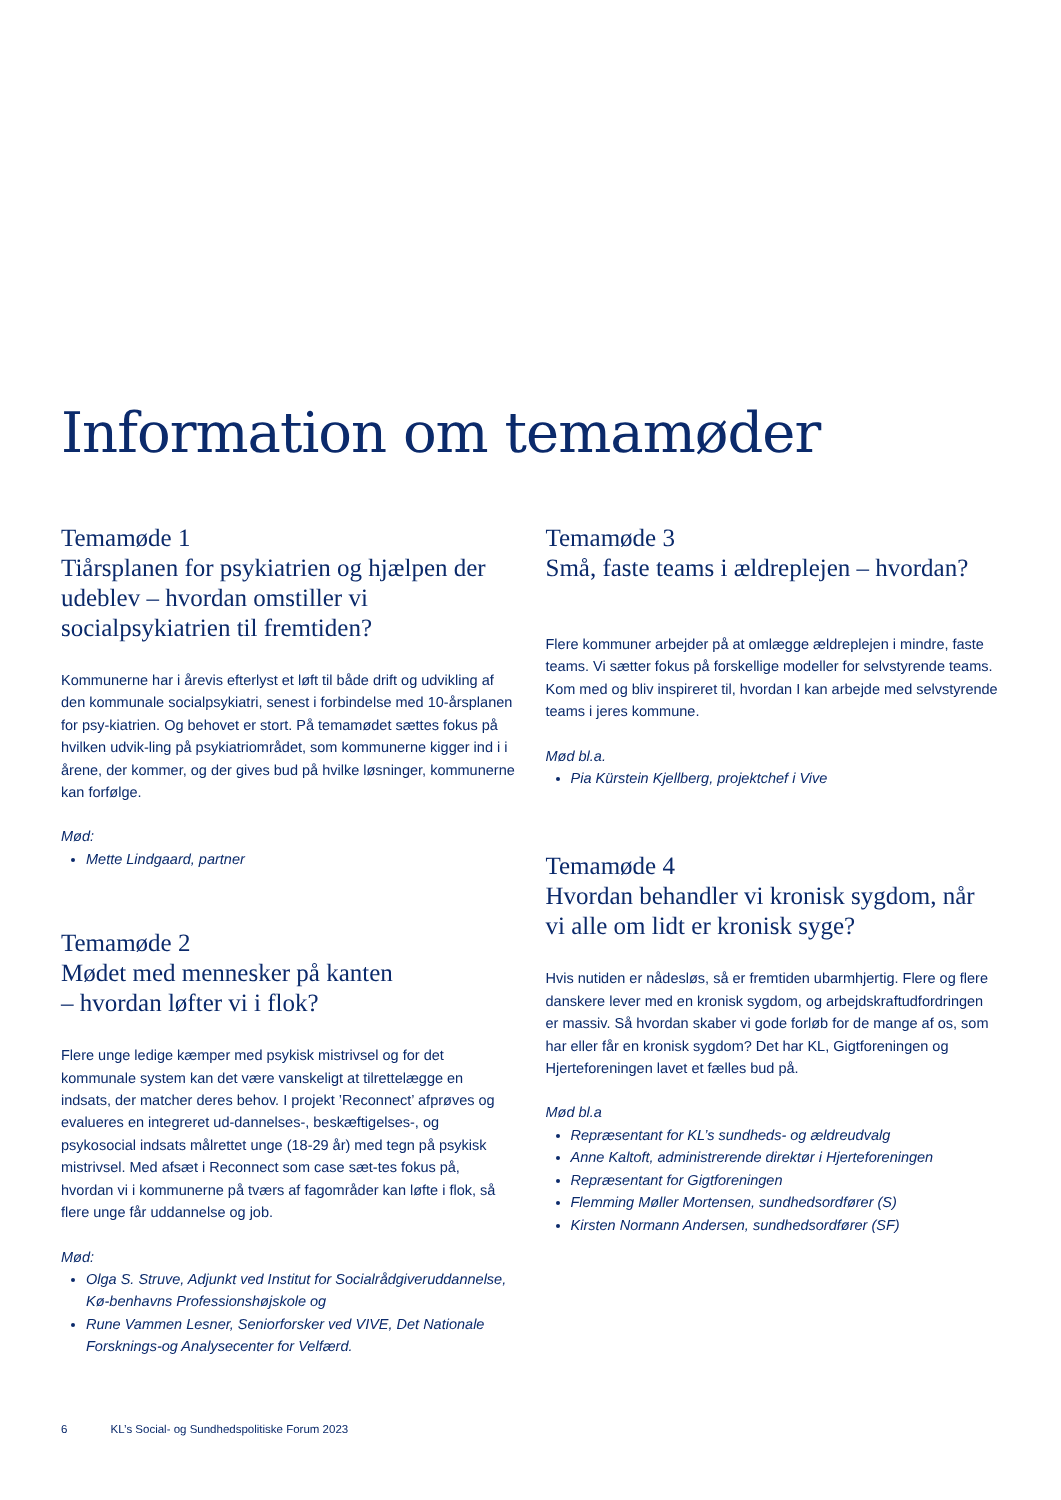Information om temamøder
Temamøde 1
Tiårsplanen for psykiatrien og hjælpen der udeblev – hvordan omstiller vi socialpsykiatrien til fremtiden?
Kommunerne har i årevis efterlyst et løft til både drift og udvikling af den kommunale socialpsykiatri, senest i forbindelse med 10-årsplanen for psy-kiatrien. Og behovet er stort. På temamødet sættes fokus på hvilken udvik-ling på psykiatriområdet, som kommunerne kigger ind i i årene, der kommer, og der gives bud på hvilke løsninger, kommunerne kan forfølge.
Mød:
Mette Lindgaard, partner
Temamøde 2
Mødet med mennesker på kanten
– hvordan løfter vi i flok?
Flere unge ledige kæmper med psykisk mistrivsel og for det kommunale system kan det være vanskeligt at tilrettelægge en indsats, der matcher deres behov. I projekt ’Reconnect’ afprøves og evalueres en integreret ud-dannelses-, beskæftigelses-, og psykosocial indsats målrettet unge (18-29 år) med tegn på psykisk mistrivsel. Med afsæt i Reconnect som case sæt-tes fokus på, hvordan vi i kommunerne på tværs af fagområder kan løfte i flok, så flere unge får uddannelse og job.
Mød:
Olga S. Struve, Adjunkt ved Institut for Socialrådgiveruddannelse, Kø-benhavns Professionshøjskole og
Rune Vammen Lesner, Seniorforsker ved VIVE, Det Nationale Forsknings-og Analysecenter for Velfærd.
Temamøde 3
Små, faste teams i ældreplejen – hvordan?
Flere kommuner arbejder på at omlægge ældreplejen i mindre, faste teams. Vi sætter fokus på forskellige modeller for selvstyrende teams. Kom med og bliv inspireret til, hvordan I kan arbejde med selvstyrende teams i jeres kommune.
Mød bl.a.
Pia Kürstein Kjellberg, projektchef i Vive
Temamøde 4
Hvordan behandler vi kronisk sygdom, når vi alle om lidt er kronisk syge?
Hvis nutiden er nådesløs, så er fremtiden ubarmhjertig. Flere og flere danskere lever med en kronisk sygdom, og arbejdskraftudfordringen er massiv. Så hvordan skaber vi gode forløb for de mange af os, som har eller får en kronisk sygdom? Det har KL, Gigtforeningen og Hjerteforeningen lavet et fælles bud på.
Mød bl.a
Repræsentant for KL’s sundheds- og ældreudvalg
Anne Kaltoft, administrerende direktør i Hjerteforeningen
Repræsentant for Gigtforeningen
Flemming Møller Mortensen, sundhedsordfører (S)
Kirsten Normann Andersen, sundhedsordfører (SF)
6 KL’s Social- og Sundhedspolitiske Forum 2023